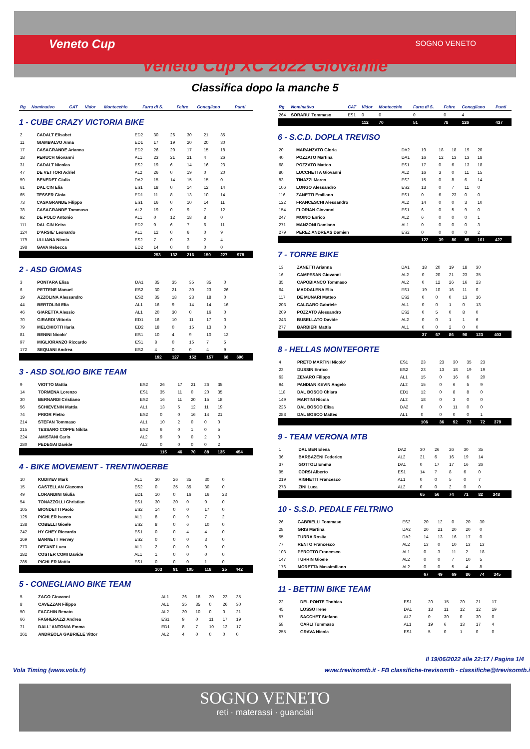Veneto Cup SOGNO VENETO
Veneto Cup XC 2022 Giovanile
Classifica dopo la manche 5
| Rg | Nominativo | CAT | Vidor | Montecchio | Farra di S. | Feltre | Conegliano | Punti |
| --- | --- | --- | --- | --- | --- | --- | --- | --- |
1 - CUBE CRAZY VICTORIA BIKE
| 2 | CADALT Elisabet | ED2 | 30 | 26 | 30 | 21 | 35 | |
| 11 | GIAMBALVO Anna | ED1 | 17 | 19 | 20 | 20 | 30 | |
| 17 | CASAGRANDE Arianna | ED2 | 26 | 20 | 17 | 15 | 18 | |
| 18 | PERUCH Giovanni | AL1 | 23 | 21 | 21 | 4 | 26 | |
| 31 | CADALT Nicolas | ES2 | 19 | 6 | 14 | 16 | 23 | |
| 47 | DE VETTORI Adriel | AL2 | 26 | 0 | 19 | 0 | 20 | |
| 59 | BENEDET Giulia | DA2 | 15 | 14 | 15 | 15 | 0 | |
| 61 | DAL CIN Elia | ES1 | 18 | 0 | 14 | 12 | 14 | |
| 65 | TESSER Gioia | ED1 | 11 | 8 | 13 | 10 | 14 | |
| 73 | CASAGRANDE Filippo | ES1 | 16 | 0 | 10 | 14 | 11 | |
| 78 | CASAGRANDE Tommaso | AL2 | 19 | 0 | 9 | 7 | 12 | |
| 92 | DE POLO Antonio | AL1 | 0 | 12 | 18 | 8 | 0 | |
| 111 | DAL CIN Keira | ED2 | 0 | 6 | 7 | 6 | 11 | |
| 124 | D'ARSIE' Leonardo | AL1 | 12 | 0 | 6 | 0 | 9 | |
| 179 | ULLIANA Nicola | ES2 | 7 | 0 | 3 | 2 | 4 | |
| 198 | GAVA Rebecca | ED2 | 14 | 0 | 0 | 0 | 0 | |
| | | | 253 | 132 | 216 | 150 | 227 | 978 |
2 - ASD GIOMAS
| 3 | PONTARA Elisa | DA1 | 35 | 35 | 35 | 35 | 0 | |
| 6 | PETTENE Manuel | ES2 | 30 | 21 | 30 | 23 | 26 | |
| 19 | AZZOLINA Alessandro | ES2 | 35 | 18 | 23 | 18 | 0 | |
| 44 | BERTOLINI Elia | AL1 | 16 | 9 | 14 | 14 | 16 | |
| 46 | GIARETTA Alessio | AL1 | 20 | 30 | 0 | 16 | 0 | |
| 70 | GIRARDI Vittoria | ED1 | 16 | 10 | 11 | 17 | 0 | |
| 79 | MELCHIOTTI Ilaria | ED2 | 18 | 0 | 15 | 13 | 0 | |
| 81 | BENINI Nicolo' | ES1 | 10 | 4 | 9 | 10 | 12 | |
| 97 | MIGLIORANZO Riccardo | ES1 | 8 | 0 | 15 | 7 | 5 | |
| 172 | SEQUANI Andrea | ES2 | 4 | 0 | 0 | 4 | 9 | |
| | | | 192 | 127 | 152 | 157 | 68 | 696 |
3 - ASD SOLIGO BIKE TEAM
| 9 | VIOTTO Mattia | ES2 | 26 | 17 | 21 | 26 | 35 | |
| 14 | TORMENA Lorenzo | ES1 | 35 | 11 | 0 | 20 | 35 | |
| 30 | BERNARDI Cristiano | ES2 | 16 | 11 | 20 | 15 | 18 | |
| 56 | SCHIEVENIN Mattia | AL1 | 13 | 5 | 12 | 11 | 19 | |
| 74 | PRIOR Pietro | ES2 | 0 | 0 | 16 | 14 | 21 | |
| 214 | STEFAN Tommaso | AL1 | 10 | 2 | 0 | 0 | 0 | |
| 215 | TESSARO COPPE Nikita | ES2 | 6 | 0 | 1 | 0 | 5 | |
| 224 | AMISTANI Carlo | AL2 | 9 | 0 | 0 | 2 | 0 | |
| 280 | PEDEGAI Davide | AL2 | 0 | 0 | 0 | 0 | 2 | |
| | | | 115 | 46 | 70 | 88 | 135 | 454 |
4 - BIKE MOVEMENT - TRENTINOERBE
| 10 | KUDIYEV Mark | AL1 | 30 | 26 | 35 | 30 | 0 | |
| 15 | CASTELLAN Giacomo | ES2 | 0 | 35 | 35 | 30 | 0 | |
| 49 | LORANDINI Giulia | ED1 | 10 | 0 | 16 | 16 | 23 | |
| 54 | TONAZZOLLI Christian | ES1 | 30 | 30 | 0 | 0 | 0 | |
| 105 | BIONDETTI Paolo | ES2 | 14 | 0 | 0 | 17 | 0 | |
| 125 | PICHLER Isacco | AL1 | 8 | 0 | 9 | 7 | 2 | |
| 138 | COBELLI Gioele | ES2 | 8 | 0 | 6 | 10 | 0 | |
| 242 | HY CHEY Riccardo | ES1 | 0 | 0 | 4 | 4 | 0 | |
| 269 | BARNETT Hervey | ES2 | 0 | 0 | 0 | 3 | 0 | |
| 273 | DEFANT Luca | AL1 | 2 | 0 | 0 | 0 | 0 | |
| 282 | COSTER COMI Davide | AL1 | 1 | 0 | 0 | 0 | 0 | |
| 285 | PICHLER Mattia | ES1 | 0 | 0 | 0 | 1 | 0 | |
| | | | 103 | 91 | 105 | 118 | 25 | 442 |
5 - CONEGLIANO BIKE TEAM
| 5 | ZAGO Giovanni | AL1 | 26 | 18 | 30 | 23 | 35 | |
| 8 | CAVEZZAN Filippo | AL1 | 35 | 35 | 0 | 26 | 30 | |
| 50 | FACCHIN Renato | AL2 | 30 | 10 | 0 | 0 | 21 | |
| 66 | FAGHERAZZI Andrea | ES1 | 9 | 0 | 11 | 17 | 19 | |
| 71 | DALL' ANTONIA Emma | ED1 | 8 | 7 | 10 | 12 | 17 | |
| 261 | ANDREOLA GABRIELE Vittor | AL2 | 4 | 0 | 0 | 0 | 0 | |
| Rg | Nominativo | CAT | Vidor | Montecchio | Farra di S. | Feltre | Conegliano | Punti |
| --- | --- | --- | --- | --- | --- | --- | --- | --- |
| 264 | SORARU' Tommaso | ES1 | 0 | 0 | 0 | 0 | 4 | |
| | | | 112 | 70 | 51 | 78 | 126 | 437 |
6 - S.C.D. DOPLA TREVISO
| 20 | MARANZATO Gloria | DA2 | 19 | 18 | 18 | 19 | 20 | |
| 40 | POZZATO Martina | DA1 | 16 | 12 | 13 | 13 | 18 | |
| 68 | POZZATO Matteo | ES1 | 17 | 0 | 6 | 13 | 18 | |
| 80 | LUCCHETTA Giovanni | AL2 | 16 | 3 | 0 | 11 | 15 | |
| 83 | TINAZZI Marco | ES2 | 15 | 0 | 8 | 6 | 14 | |
| 106 | LONGO Alessandro | ES2 | 13 | 0 | 7 | 11 | 0 | |
| 116 | ZANETTI Emiliano | ES1 | 0 | 6 | 23 | 0 | 0 | |
| 122 | FRANCESCHI Alessandro | AL2 | 14 | 0 | 0 | 3 | 10 | |
| 154 | FLORIAN Giovanni | ES1 | 6 | 0 | 5 | 9 | 0 | |
| 247 | MOINO Enrico | AL2 | 6 | 0 | 0 | 0 | 1 | |
| 271 | MANZONI Damiano | AL1 | 0 | 0 | 0 | 0 | 3 | |
| 279 | PEREZ ANDREAS Damien | ES2 | 0 | 0 | 0 | 0 | 2 | |
| | | | 122 | 39 | 80 | 85 | 101 | 427 |
7 - TORRE BIKE
| 13 | ZANETTI Arianna | DA1 | 18 | 20 | 19 | 18 | 30 | |
| 16 | CAMPESAN Giovanni | AL2 | 0 | 20 | 21 | 23 | 35 | |
| 35 | CAPOBIANCO Tommaso | AL2 | 0 | 12 | 26 | 16 | 23 | |
| 64 | MADDALENA Elia | ES1 | 19 | 10 | 16 | 11 | 0 | |
| 117 | DE MUNARI Matteo | ES2 | 0 | 0 | 0 | 13 | 16 | |
| 203 | CALGARO Gabriele | AL1 | 0 | 0 | 1 | 0 | 13 | |
| 209 | POZZATO Alessandro | ES2 | 0 | 5 | 0 | 8 | 0 | |
| 243 | BUSELLATO Davide | AL2 | 0 | 0 | 1 | 1 | 6 | |
| 277 | BARBIERI Mattia | AL1 | 0 | 0 | 2 | 0 | 0 | |
| | | | 37 | 67 | 86 | 90 | 123 | 403 |
8 - HELLAS MONTEFORTE
| 4 | PRETO MARTINI Nicolo' | ES1 | 23 | 23 | 30 | 35 | 23 | |
| 23 | DUSSIN Enrico | ES2 | 23 | 13 | 18 | 19 | 19 | |
| 63 | ZENARO Filippo | AL1 | 15 | 0 | 16 | 6 | 20 | |
| 94 | PANDIAN KEVIN Angelo | AL2 | 15 | 0 | 6 | 5 | 9 | |
| 118 | DAL BOSCO Chiara | ED1 | 12 | 0 | 8 | 8 | 0 | |
| 149 | MARTINI Nicola | AL2 | 18 | 0 | 3 | 0 | 0 | |
| 226 | DAL BOSCO Elisa | DA2 | 0 | 0 | 11 | 0 | 0 | |
| 288 | DAL BOSCO Matteo | AL1 | 0 | 0 | 0 | 0 | 1 | |
| | | | 106 | 36 | 92 | 73 | 72 | 379 |
9 - TEAM VERONA MTB
| 1 | DAL BEN Elena | DA2 | 30 | 26 | 26 | 30 | 35 | |
| 36 | BARBAZENI Federico | AL2 | 21 | 6 | 16 | 19 | 14 | |
| 37 | GOTTOLI Emma | DA1 | 0 | 17 | 17 | 16 | 26 | |
| 95 | CORSI Alberto | ES1 | 14 | 7 | 8 | 6 | 0 | |
| 219 | RIGHETTI Francesco | AL1 | 0 | 0 | 5 | 0 | 7 | |
| 278 | ZINI Luca | AL2 | 0 | 0 | 2 | 0 | 0 | |
| | | | 65 | 56 | 74 | 71 | 82 | 348 |
10 - S.S.D. PEDALE FELTRINO
| 26 | GABRIELLI Tommaso | ES2 | 20 | 12 | 0 | 20 | 30 | |
| 28 | GRIS Martina | DA2 | 20 | 21 | 20 | 20 | 0 | |
| 55 | TURRA Rosita | DA2 | 14 | 13 | 16 | 17 | 0 | |
| 77 | RENTO Francesco | AL2 | 13 | 0 | 10 | 13 | 13 | |
| 103 | PEROTTO Francesco | AL1 | 0 | 3 | 11 | 2 | 18 | |
| 147 | TURRIN Gioele | AL2 | 0 | 0 | 7 | 10 | 5 | |
| 176 | MORETTA Massimiliano | AL2 | 0 | 0 | 5 | 4 | 8 | |
| | | | 67 | 49 | 69 | 86 | 74 | 345 |
11 - BETTINI BIKE TEAM
| 22 | DEL PONTE Thobias | ES1 | 20 | 15 | 20 | 21 | 17 | |
| 45 | LOSSO Irene | DA1 | 13 | 11 | 12 | 12 | 19 | |
| 57 | SACCHET Stefano | AL2 | 0 | 30 | 0 | 30 | 0 | |
| 58 | CARLI Tommaso | AL1 | 19 | 6 | 13 | 17 | 4 | |
| 255 | GRAVA Nicola | ES1 | 5 | 0 | 1 | 0 | 0 | |
Il 19/06/2022 alle 22:17 / Pagina 1/4
Vola Timing (www.vola.fr) www.trevisomtb.it - FB classifiche-trevisomtb - classifiche@trevisomtb.i
SOGNO VENETO
reti · materassi · guanciali